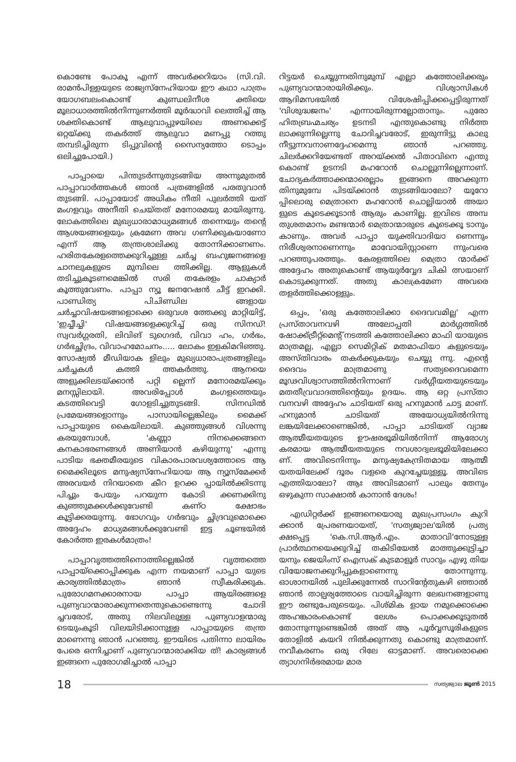കൊണ്ടേ പോകൂ എന്ന് അവർക്കറിയാം (സി.വി. രാമൻപിള്ളയുടെ രാജ്യസ്നേഹിയായ ഈ കഥാ പാത്രം യോഗബലംകൊണ്ട് കുണ്ഡലിനീശ ക്തിയെ മൂലാധാരത്തിൽനിന്നുണർത്തി മൂർദ്ധാവി ലെത്തിച്ച് ആ ശക്തികൊണ്ട് ആലുവാപ്പുഴയിലെ അണക്കെട്ട് ഒറ്റയ്ക്കു തകർത്ത് ആലുവാ മണപ്പു റത്തു തമ്പടിച്ചിരുന്ന ടിപ്പുവിന്റെ സൈന്യത്തോ ടൊപ്പം ഒലിച്ചുപോയി.)
പാപ്പായെ പിന്തുടർന്നുതുടങ്ങിയ അന്നുമുതൽ പാപ്പാവാർത്തകൾ ഞാൻ പത്രങ്ങളിൽ പരതുവാൻ തുടങ്ങി. പാപ്പായോട് അധികം നീതി പുലർത്തി യത് മംഗളവും അനീതി ചെയ്തത് മനോരമയു മായിരുന്നു. ലോകത്തിലെ മുഖ്യധാരാമാധ്യമങ്ങൾ തന്നെയും തന്റെ ആശയങ്ങളെയും ക്രമേണ അവ ഗണിക്കുകയാണോ എന്ന് ആ തന്ത്രശാലിക്കു തോന്നിക്കാണണം. ഹരിതകേരളത്തെക്കുറിച്ചുള്ള ചർച്ച ബഹുജനങ്ങളെ ചാനലുകളുടെ മുമ്പിലെ ത്തിക്കില്ല. ആളുകൾ തടിച്ചുകൂടണമെങ്കിൽ സരി തകേരളം ചാക്യാർ കൂത്തുവേണം. പാപ്പാ ന്യൂ ജനറേഷൻ ചീട്ട് ഇറക്കി. പാണ്ഡിത്യ പിചിണ്ഡില ങ്ങളായ ചർച്ചാവിഷയങ്ങളൊക്കെ ഒരുവശ ത്തേക്കു മാറ്റിയിട്ട്, 'ഇച്ചീച്ചി' വിഷയങ്ങളെക്കുറിച്ച് ഒരു സിനഡ്! സ്വവർഗ്ഗരതി, ലിവിങ് ടുഗെദർ, വിവാ ഹം, ഗർഭം, ഗർഭച്ഛിദ്രം, വിവാഹമോചനം..... ലോകം ഇളകിമറിഞ്ഞു. സോഷ്യൽ മീഡിയാക ളിലും മുഖ്യധാരാപത്രങ്ങളിലും ചർച്ചകൾ കത്തി ത്തകർത്തു. ആനയെ അളുക്കിലടയ്ക്കാൻ പറ്റി ല്ലെന്ന് മനോരമയ്ക്കും മനസ്സിലായി. അവരിപ്പോൾ മംഗളത്തെയും കടത്തിവെട്ടി ഗോളടിച്ചുതുടങ്ങി. സിനഡിൽ പ്രമേയങ്ങളൊന്നും പാസായില്ലെങ്കിലും മൈക്ക് പാപ്പായുടെ കൈയിലായി. കുഞ്ഞുങ്ങൾ വിശന്നു കരയുമ്പോൾ, 'കണ്ണാ നിനക്കെങ്ങനെ കനകാഭരണങ്ങൾ അണിയാൻ കഴിയുന്നു' എന്നു പാടിയ ഭക്തമീരയുടെ വികാരപാരവശ്യത്തോടെ ആ മൈക്കിലൂടെ മനുഷ്യസ്നേഹിയായ ആ ന്യൂസ്മേക്കർ അരവയർ നിറയാതെ കീറ ഉറക്ക പ്പായിൽക്കിടന്നു പിച്ചും പേയും പറയുന്ന കോടി ക്കണക്കിനു കുഞ്ഞുമക്കൾക്കുവേണ്ടി കണ്ഠ ക്ഷോഭം കൂട്ടിക്കരയുന്നു. ഭോഗവും ഗർഭവും ച്ഛിദ്രവുമൊക്കെ അദ്ദേഹം മാധ്യമങ്ങൾക്കുവേണ്ടി ഇട്ട ചൂണ്ടയിൽ കോർത്ത ഇരകൾമാത്രം!
പാപ്പാവൃത്തത്തിനൊത്തില്ലെങ്കിൽ വൃത്തത്തെ പാപ്പായ്ക്കൊപ്പിക്കുക എന്ന നയമാണ് പാപ്പാ യുടെ കാര്യത്തിൽമാത്രം ഞാൻ സ്വീകരിക്കുക. പുരോഗമനക്കാരനായ പാപ്പാ ആയിരങ്ങളെ പുണ്യവാന്മാരാക്കുന്നതെന്തുകൊണ്ടെന്നു ചോദി ച്ചവരോട്, അതു നിലവിലുള്ള പുണ്യവാളന്മാരു ടെയുംകൂടി വിലയിടിക്കാനുള്ള പാപ്പായുടെ തന്ത്ര മാണെന്നു ഞാൻ പറഞ്ഞു. ഈയിടെ പതിന്നാ ലായിരം പേരെ ഒന്നിച്ചാണ് പുണ്യവാന്മാരാക്കിയ ത്! കാര്യങ്ങൾ ഇങ്ങനെ പുരോഗമിച്ചാൽ പാപ്പാ
റിട്ടയർ ചെയ്യുന്നതിനുമുമ്പ് എല്ലാ കത്തോലിക്കരും പുണ്യവാന്മാരായിരിക്കും. വിശ്വാസികൾ ആദിമസഭയിൽ വിശേഷിപ്പിക്കപ്പെട്ടിരുന്നത് 'വിശുദ്ധജനം' എന്നായിരുന്നല്ലോതാനും. പുരോ ഹിതബ്രഹ്മചര്യം ഉടനടി എന്തുകൊണ്ടു നിർത്ത ലാക്കുന്നില്ലെന്നു ചോദിച്ചവരോട്, ഇരുന്നിട്ടു കാലു നീട്ടുന്നവനാണദ്ദേഹമെന്നു ഞാൻ പറഞ്ഞു. ചിലർക്കറിയേണ്ടത് അറയ്ക്കൽ പിതാവിനെ എന്തു കൊണ്ട് ഉടനടി മഹറോൻ ചൊല്ലുന്നില്ലെന്നാണ്. ചോദ്യകർത്താക്കന്മാരെല്ലാം ഇങ്ങനെ അറക്കുന്ന തിനുമുമ്പേ പിടയ്ക്കാൻ തുടങ്ങിയാലോ? യൂറോ പ്പിലൊരു മെത്രാനെ മഹറോൻ ചൊല്ലിയാൽ അയാ ളുടെ കൂടെക്കൂടാൻ ആരും കാണില്ല. ഇവിടെ അമ്പ തുശതമാനം മണ്ടന്മാർ മെത്രാന്മാരുടെ കൂടെക്കൂ ടാനും കാണും. അവർ പാപ്പാ യുക്തിവാദിയാ ണെന്നും നിരീശ്വരനാണെന്നും മാവോയിസ്റ്റാണെ ന്നുംവരെ പറഞ്ഞുപരത്തും. കേരളത്തിലെ മെത്രാ ന്മാർക്ക് അദ്ദേഹം അതുകൊണ്ട് ആയുർവ്വേദ ചികി ത്സയാണ് കൊടുക്കുന്നത്. അതു കാലക്രമേണ അവരെ തളർത്തിക്കൊള്ളും.
ഒപ്പം, 'ഒരു കത്തോലിക്കാ ദൈവവമില്ല' എന്ന പ്രസ്താവനവഴി അലോപ്പതി മാർഗ്ഗത്തിൽ ഷോക്ക്ട്രീറ്റ്മെന്റ് നടത്തി കത്തോലിക്കാ മാഫി യായുടെ മാത്രമല്ല, എല്ലാ സെമിറ്റിക് മതമാഫിയാ കളുടെയും അസ്തിവാരം തകർക്കുകയും ചെയ്യു ന്നു. എന്റെ ദൈവം മാത്രമാണു സത്യദൈവമെന്ന മൂഢവിശ്വാസത്തിൽനിന്നാണ് വർഗ്ഗീയതയുടെയും മതതീവ്രവാദത്തിന്റെയും ഉദയം. ആ ഒറ്റ പ്രസ്താ വനവഴി അദ്ദേഹം ചാടിയത് ഒരു ഹനുമാൻ ചാട്ട മാണ്. ഹനുമാൻ ചാടിയത് അയോധ്യയിൽനിന്നു ലങ്കയിലേക്കാണെങ്കിൽ, പാപ്പാ ചാടിയത് വ്യാജ ആത്മീയതയുടെ ഊഷരഭൂമിയിൽനിന്ന് ആരോഗ്യ കരമായ ആത്മീയതയുടെ നവശാദ്വലഭൂമിയിലേക്കാ ണ്. അവിടെനിന്നും മനുഷ്യകേന്ദ്രിതമായ ആത്മീ യതയിലേക്ക് ദൂരം വളരെ കുറച്ചേയുള്ളൂ. അവിടെ എത്തിയാലോ? ആഃ അവിടമാണ് പാലും തേനും ഒഴുകുന്ന സാക്ഷാൽ കാനാൻ ദേശം!
എഡിറ്റർക്ക് ഇങ്ങനെയൊരു മുഖപ്രസംഗം കുറി ക്കാൻ പ്രേരണയായത്, 'സത്യജ്വാല'യിൽ പ്രത്യ ക്ഷപ്പെട്ട 'കെ.സി.ആർ.എം. മാതാവി'നോടുള്ള പ്രാർത്ഥനയെക്കുറിച്ച് തകിടിയേൽ മാത്തുക്കുട്ടിച്ചാ യനും ജെയിംസ് ഐസക് കുടമാളൂർ സാറും എഴു തിയ വിയോജനക്കുറിപ്പുകളാണെന്നു തോന്നുന്നു. ഓശാനയിൽ പുലിക്കുന്നേൽ സാറിന്റേതുകഴി ഞ്ഞാൽ ഞാൻ താല്പര്യത്തോടെ വായിച്ചിരുന്ന ലേഖനങ്ങളാണു ഈ രണ്ടുപേരുടെയും. പിശ്മിക ളായ നമുക്കൊക്കെ അഹങ്കാരംകൊണ്ട് ലേശം പൊക്കക്കൂടുതൽ തോന്നുന്നുണ്ടെങ്കിൽ അത് ആ പൂർവ്വസൂരികളുടെ തോളിൽ കയറി നിൽക്കുന്നതു കൊണ്ടു മാത്രമാണ്. നവീകരണം ഒരു റിലേ ഓട്ടമാണ്. അവരൊക്കെ ത്യാഗനിർഭരമായ മാര
18 സത്യജ്വാല ജൂൺ 2015